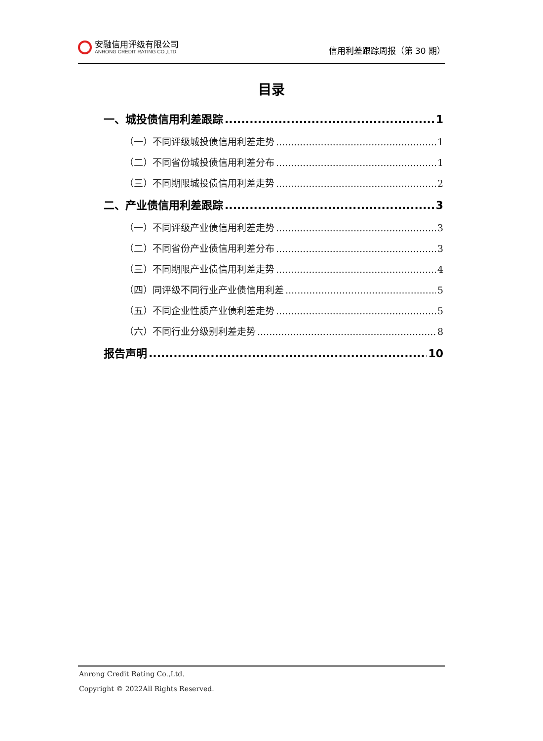安融信用评级有限公司
ANRONG CREDIT RATING CO.,LTD.
信用利差跟踪周报（第 30 期）
目录
一、城投债信用利差跟踪 1
（一）不同评级城投债信用利差走势 1
（二）不同省份城投债信用利差分布 1
（三）不同期限城投债信用利差走势 2
二、产业债信用利差跟踪 3
（一）不同评级产业债信用利差走势 3
（二）不同省份产业债信用利差分布 3
（三）不同期限产业债信用利差走势 4
（四）同评级不同行业产业债信用利差 5
（五）不同企业性质产业债利差走势 5
（六）不同行业分级别利差走势 8
报告声明 10
Anrong Credit Rating Co.,Ltd.
Copyright © 2022All Rights Reserved.